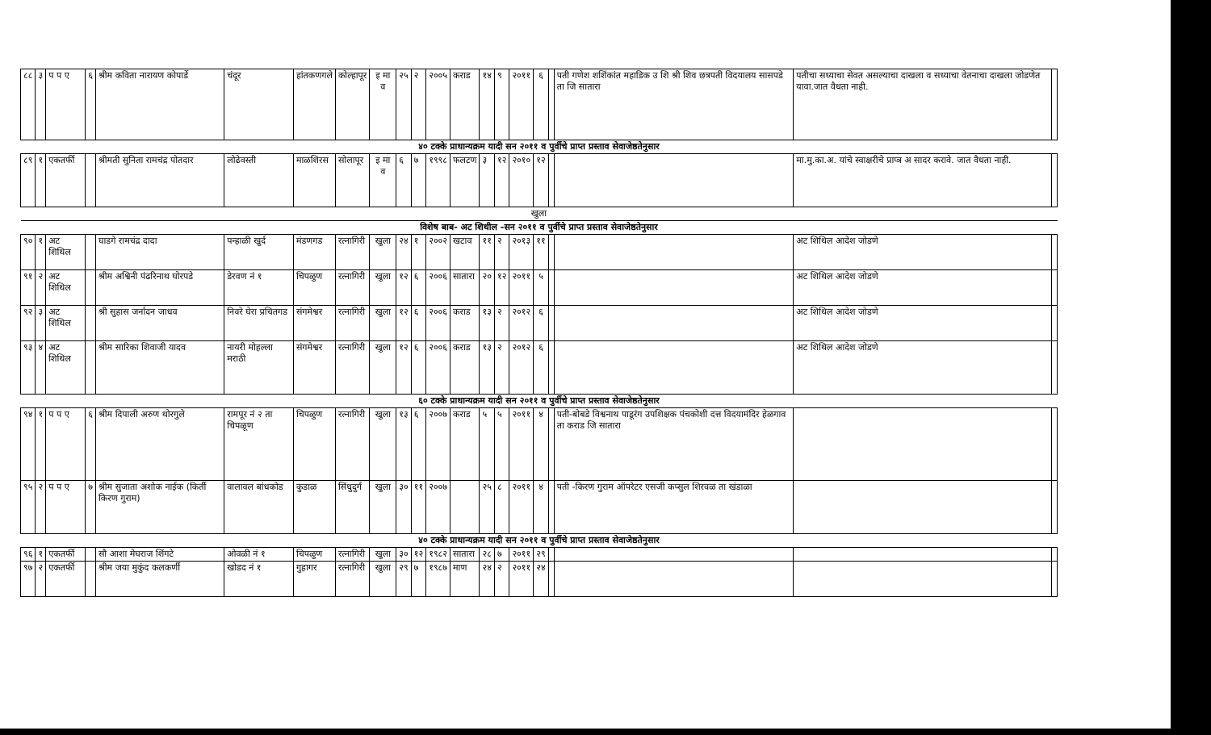| ८८ | ३ | प प ए | ६ | श्रीम कविता नारायण कोपार्डे | चंदूर | हांतकणगले | कोल्हापूर | इ मा व | २५ | २ | २००५ | कराड | १४ | ९ | २०११ | ६ | | पती गणेश शशिंकांत महाडिक उ शि श्री शिव छत्रपती विदयालय सासपडे ता जि सातारा | पतीचा सध्याचा सेवत असल्याचा दाखला व सध्याचा वेतनाचा दाखला जोडणेत यावा.जात वैधता नाही. | |
| ४० टक्के प्राधान्यक्रम यादी सन २०११ व पुर्वीचे प्राप्त प्रस्ताव सेवाजेष्ठतेनुसार | | | | | | | | | | | | | | | | | | | | |
| ८९ | १ | एकतर्फी | | श्रीमती सुनिता रामचंद्र पोतदार | लोढेवस्ती | माळशिरस | सोलापूर | इ मा व | ६ | ७ | १९९८ | फलटण | ३ | १२ | २०१० | १२ | | | मा.मु.का.अ. यांचे स्वाक्षरीचे प्राप्त्र अ सादर करावे. जात वैधता नाही. | |
| खुला | | | | | | | | | | | | | | | | | | | | |
| विशेष बाब- अट शिथील -सन २०११ व पुर्वीचे प्राप्त प्रस्ताव सेवाजेष्ठतेनुसार | | | | | | | | | | | | | | | | | | | | |
| ९० | १ | अट शिथिल | | घाडगे रामचंद्र दादा | पन्हाळी खुर्द | मंडणगड | रत्नागिरी | खुला | २४ | १ | २००२ | खटाव | ११ | २ | २०१३ | ११ | | | अट शिथिल आदेश जोडणे | |
| ९१ | २ | अट शिथिल | | श्रीम अश्विनी पंढरिनाथ घोरपडे | डेरवण नं १ | चिपळुण | रत्नागिरी | खुला | १२ | ६ | २००६ | सातारा | २० | १२ | २०११ | ५ | | | अट शिथिल आदेश जोडणे | |
| ९२ | ३ | अट शिथिल | | श्री सुहास जर्नादन जाधव | निवरे घेरा प्रचितगड | संगमेश्वर | रत्नागिरी | खुला | १२ | ६ | २००६ | कराड | १३ | २ | २०१२ | ६ | | | अट शिथिल आदेश जोडणे | |
| ९३ | ४ | अट शिथिल | | श्रीम सारिका शिवाजी यादव | नायरी मोहल्ला मराठी | संगमेश्वर | रत्नागिरी | खुला | १२ | ६ | २००६ | कराड | १३ | २ | २०१२ | ६ | | | अट शिथिल आदेश जोडणे | |
| ६० टक्के प्राधान्यक्रम यादी सन २०११ व पुर्वीचे प्राप्त प्रस्ताव सेवाजेष्ठतेनुसार | | | | | | | | | | | | | | | | | | | | |
| ९४ | १ | प प ए | ६ | श्रीम दिपाली अरुण थोरगुले | रामपूर नं २ ता चिपळूण | चिपळुण | रत्नागिरी | खुला | १३ | ६ | २००७ | कराड | ५ | ५ | २०११ | ४ | | पती-बोबडे विश्वनाथ पाडूरंग उपशिक्षक पंचकोशी दत्त विदयामंदिर हेळगाव ता कराड जि सातारा | | |
| ९५ | २ | प प ए | ७ | श्रीम सुजाता अशोक नाईक (किर्ती किरण गुराम) | वालावल बांधकोड | कुडाळ | सिंधुदुर्ग | खुला | ३० | ११ | २००७ | | २५ | ८ | २०११ | ४ | | पती -किरण गुराम ऑपरेटर एसजी कप्सुल शिरवळ ता खंडाळा | | |
| ४० टक्के प्राधान्यक्रम यादी सन २०११ व पुर्वीचे प्राप्त प्रस्ताव सेवाजेष्ठतेनुसार | | | | | | | | | | | | | | | | | | | | |
| ९६ | १ | एकतर्फी | | सौ आशा मेघराज शिंगटे | ओवळी नं १ | चिपळुण | रत्नागिरी | खुला | ३० | १२ | १९८२ | सातारा | २८ | ७ | २०११ | २९ | | | | |
| ९७ | २ | एकतर्फी | | श्रीम जया मुकुंद कलकर्णी | खोडद नं १ | गुहागर | रत्नागिरी | खुला | २९ | ७ | १९८७ | माण | २४ | २ | २०११ | २४ | | | | |